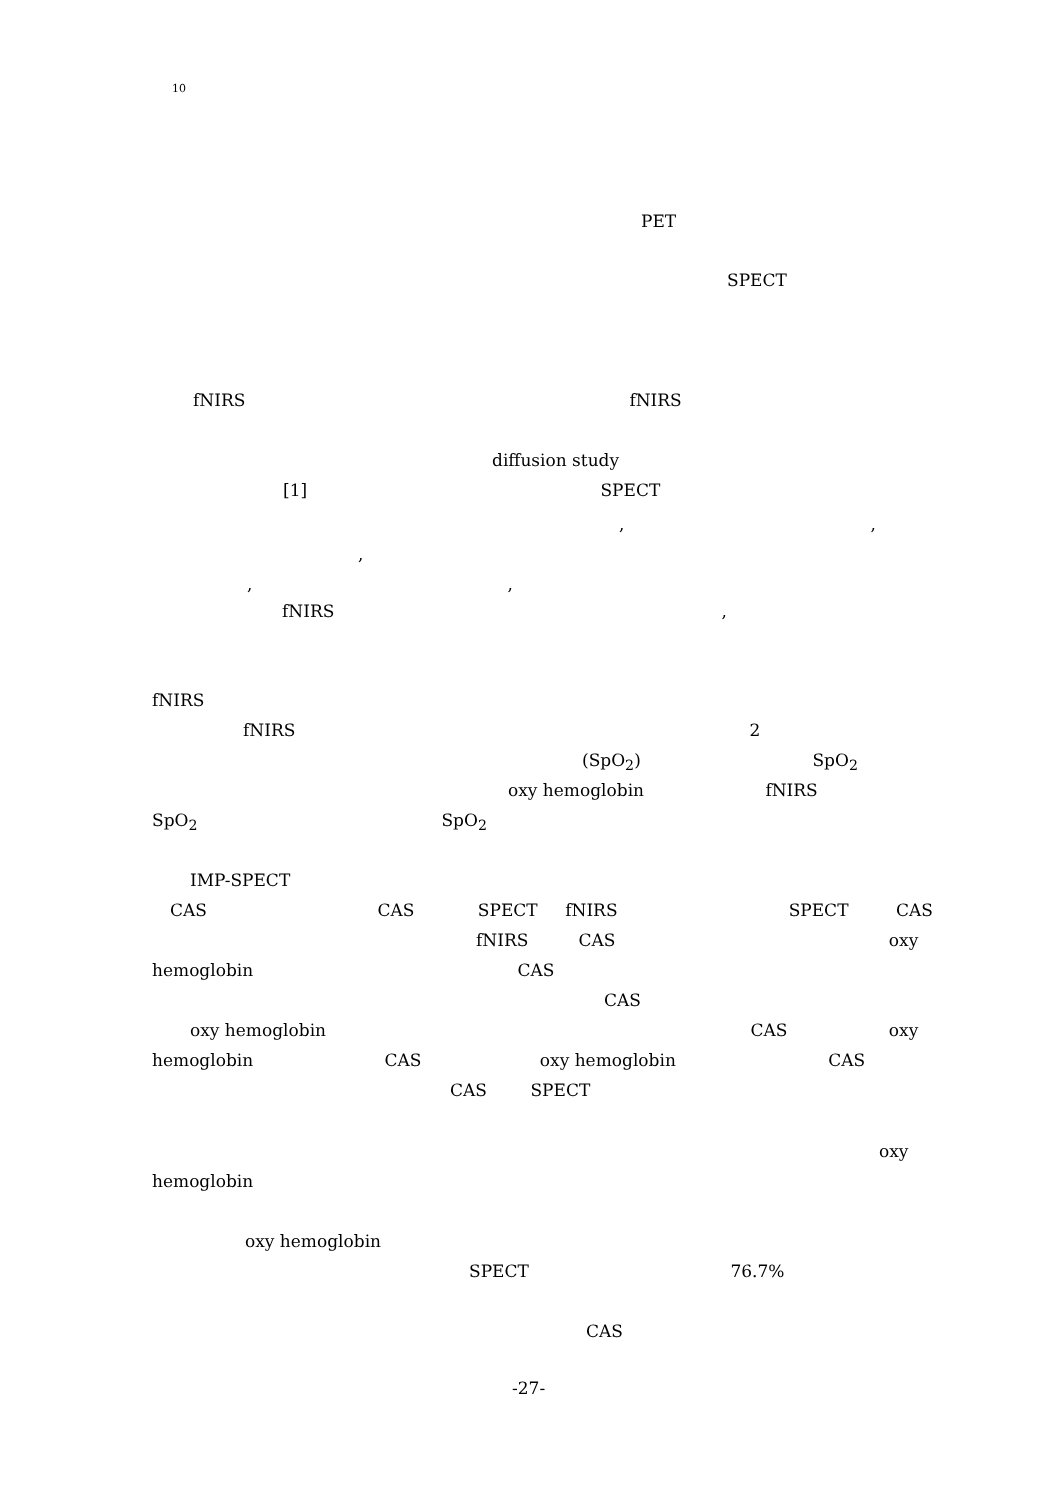10
PET
SPECT
fNIRS fNIRS
diffusion study
[1] SPECT
, ,
,
, ,
fNIRS ,
fNIRS
fNIRS 2
(SpO<sub>2</sub>) SpO<sub>2</sub>
oxy hemoglobin fNIRS
SpO<sub>2</sub> SpO<sub>2</sub>
IMP-SPECT
CAS CAS SPECT fNIRS SPECT CAS
fNIRS CAS oxy
hemoglobin CAS
CAS
oxy hemoglobin CAS oxy
hemoglobin CAS oxy hemoglobin CAS
CAS SPECT
oxy
hemoglobin
oxy hemoglobin
SPECT 76.7%
CAS
-27-